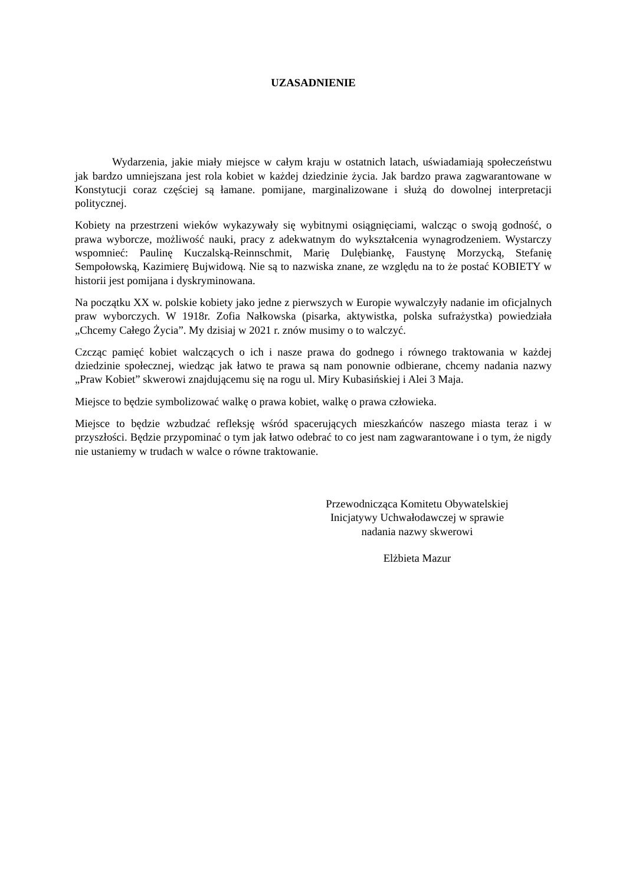UZASADNIENIE
Wydarzenia, jakie miały miejsce w całym kraju w ostatnich latach, uświadamiają społeczeństwu jak bardzo umniejszana jest rola kobiet w każdej dziedzinie życia. Jak bardzo prawa zagwarantowane w Konstytucji coraz częściej są łamane. pomijane, marginalizowane i służą do dowolnej interpretacji politycznej.
Kobiety na przestrzeni wieków wykazywały się wybitnymi osiągnięciami, walcząc o swoją godność, o prawa wyborcze, możliwość nauki, pracy z adekwatnym do wykształcenia wynagrodzeniem. Wystarczy wspomnieć: Paulinę Kuczalską-Reinnschmit, Marię Dulębiankę, Faustynę Morzycką, Stefanię Sempołowską, Kazimierę Bujwidową. Nie są to nazwiska znane, ze względu na to że postać KOBIETY w historii jest pomijana i dyskryminowana.
Na początku XX w. polskie kobiety jako jedne z pierwszych w Europie wywalczyły nadanie im oficjalnych praw wyborczych. W 1918r. Zofia Nałkowska (pisarka, aktywistka, polska sufrażystka) powiedziała „Chcemy Całego Życia”. My dzisiaj w 2021 r. znów musimy o to walczyć.
Czcząc pamięć kobiet walczących o ich i nasze prawa do godnego i równego traktowania w każdej dziedzinie społecznej, wiedząc jak łatwo te prawa są nam ponownie odbierane, chcemy nadania nazwy „Praw Kobiet” skwerowi znajdującemu się na rogu ul. Miry Kubasińskiej i Alei 3 Maja.
Miejsce to będzie symbolizować walkę o prawa kobiet, walkę o prawa człowieka.
Miejsce to będzie wzbudzać refleksję wśród spacerujących mieszkańców naszego miasta teraz i w przyszłości. Będzie przypominać o tym jak łatwo odebrać to co jest nam zagwarantowane i o tym, że nigdy nie ustaniemy w trudach w walce o równe traktowanie.
Przewodnicząca Komitetu Obywatelskiej
Inicjatywy Uchwałodawczej w sprawie
nadania nazwy skwerowi
Elżbieta Mazur